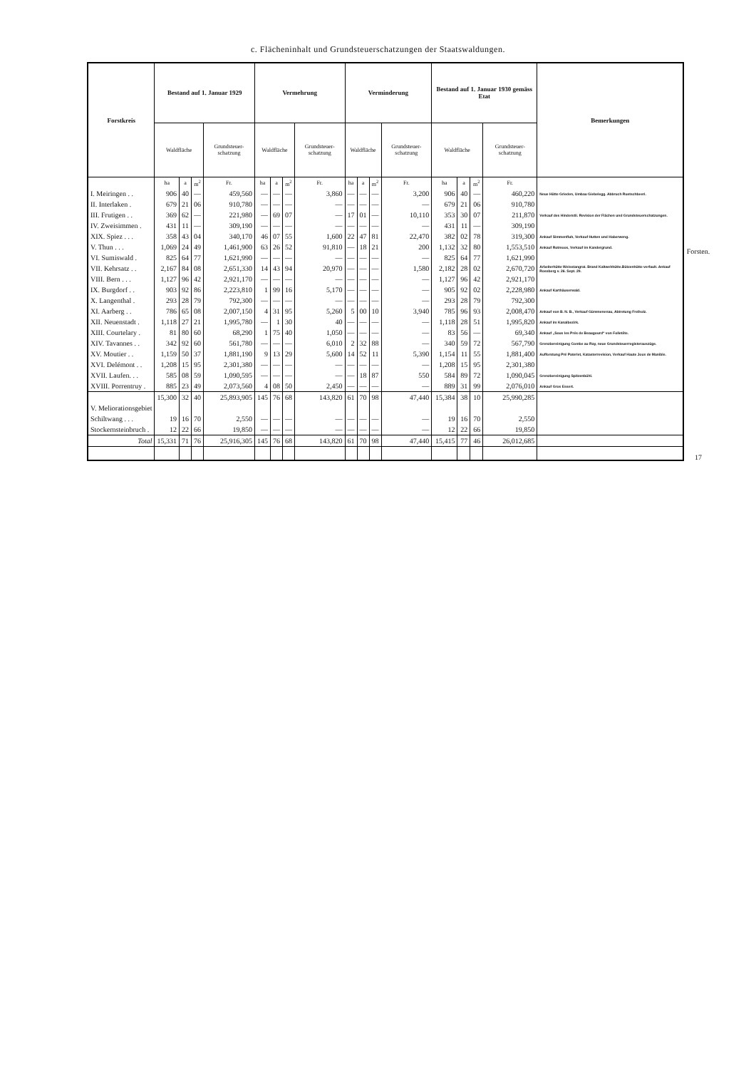c. Flächeninhalt und Grundsteuerschatzungen der Staatswaldungen.
| Forstkreis | Bestand auf 1. Januar 1929 | | | | Vermehrung | | | | Verminderung | | | | Bestand auf 1. Januar 1930 gemäss Etat | | | | Bemerkungen |
| --- | --- | --- | --- | --- | --- | --- | --- | --- | --- | --- | --- | --- | --- | --- | --- | --- | --- |
| | Waldfläche | | | Grundsteuer-schatzung | Waldfläche | | | Grundsteuer-schatzung | Waldfläche | | | Grundsteuer-schatzung | Waldfläche | | | Grundsteuer-schatzung | |
| | ha | a | m<sup>2</sup> | Fr. | ha | a | m<sup>2</sup> | Fr. | ha | a | m<sup>2</sup> | Fr. | ha | a | m<sup>2</sup> | Fr. | |
| I. Meiringen . . | 906 | 40 | — | 459,560 | — | — | — | 3,860 | — | — | — | 3,200 | 906 | 40 | — | 460,220 | Neue Hütte Grieden, Umbau Giebelegg. Abbruch Ruetschbeeri. |
| II. Interlaken . | 679 | 21 | 06 | 910,780 | — | — | — | — | — | — | — | — | 679 | 21 | 06 | 910,780 | |
| III. Frutigen . . | 369 | 62 | — | 221,980 | — | 69 | 07 | — | 17 | 01 | — | 10,110 | 353 | 30 | 07 | 211,870 | Verkauf des Hinderstli. Revision der Flächen und Grundsteuerschatzungen. |
| IV. Zweisimmen . | 431 | 11 | — | 309,190 | — | — | — | — | — | — | — | — | 431 | 11 | — | 309,190 | |
| XIX. Spiez . . . | 358 | 43 | 04 | 340,170 | 46 | 07 | 55 | 1,600 | 22 | 47 | 81 | 22,470 | 382 | 02 | 78 | 319,300 | Ankauf Simmenfluh, Verkauf Hutten und Haberweng. |
| V. Thun . . . | 1,069 | 24 | 49 | 1,461,900 | 63 | 26 | 52 | 91,810 | — | 18 | 21 | 200 | 1,132 | 32 | 80 | 1,553,510 | Ankauf Rotmoos, Verkauf im Kandergrund. |
| VI. Sumiswald . | 825 | 64 | 77 | 1,621,990 | — | — | — | — | — | — | — | — | 825 | 64 | 77 | 1,621,990 | |
| VII. Kehrsatz . . | 2,167 | 84 | 08 | 2,651,330 | 14 | 43 | 94 | 20,970 | — | — | — | 1,580 | 2,182 | 28 | 02 | 2,670,720 | Arbeiterhütte Weisstangrat. Brand Kaltwehhütte.Bützenhütte verfault. Ankauf Rossberg v. 26. Sept. 29. |
| VIII. Bern . . . | 1,127 | 96 | 42 | 2,921,170 | — | — | — | — | — | — | — | — | 1,127 | 96 | 42 | 2,921,170 | |
| IX. Burgdorf . . | 903 | 92 | 86 | 2,223,810 | 1 | 99 | 16 | 5,170 | — | — | — | — | 905 | 92 | 02 | 2,228,980 | Ankauf Karthäuserwald. |
| X. Langenthal . | 293 | 28 | 79 | 792,300 | — | — | — | — | — | — | — | — | 293 | 28 | 79 | 792,300 | |
| XI. Aarberg . . | 786 | 65 | 08 | 2,007,150 | 4 | 31 | 95 | 5,260 | 5 | 00 | 10 | 3,940 | 785 | 96 | 93 | 2,008,470 | Ankauf von B. N. B., Verkauf Gümmenenau, Abtretung Freiholz. |
| XII. Neuenstadt . | 1,118 | 27 | 21 | 1,995,780 | — | 1 | 30 | 40 | — | — | — | — | 1,118 | 28 | 51 | 1,995,820 | Ankauf im Kanalbezirk. |
| XIII. Courtelary . | 81 | 80 | 60 | 68,290 | 1 | 75 | 40 | 1,050 | — | — | — | — | 83 | 56 | — | 69,340 | Ankauf „Sous les Prés de Beaugourd“ von Folletête. |
| XIV. Tavannes . . | 342 | 92 | 60 | 561,780 | — | — | — | 6,010 | 2 | 32 | 88 | — | 340 | 59 | 72 | 567,790 | Grenzbereinigung Combe au Ray, neue Grundsteuerregisterauszüge. |
| XV. Moutier . . | 1,159 | 50 | 37 | 1,881,190 | 9 | 13 | 29 | 5,600 | 14 | 52 | 11 | 5,390 | 1,154 | 11 | 55 | 1,881,400 | Aufforstung Pré Paterlet, Katasterrevision, Verkauf Haute Joux de Manible. |
| XVI. Delémont . . | 1,208 | 15 | 95 | 2,301,380 | — | — | — | — | — | — | — | — | 1,208 | 15 | 95 | 2,301,380 | |
| XVII. Laufen. . . | 585 | 08 | 59 | 1,090,595 | — | — | — | — | — | 18 | 87 | 550 | 584 | 89 | 72 | 1,090,045 | Grenzbereinigung Spitzenbühl. |
| XVIII. Porrentruy . | 885 | 23 | 49 | 2,073,560 | 4 | 08 | 50 | 2,450 | — | — | — | — | 889 | 31 | 99 | 2,076,010 | Ankauf Gros Essert. |
| | 15,300 | 32 | 40 | 25,893,905 | 145 | 76 | 68 | 143,820 | 61 | 70 | 98 | 47,440 | 15,384 | 38 | 10 | 25,990,285 | |
| V. Meliorationsgebiet | | | | | | | | | | | | | | | | | |
| Schiltwang . . . | 19 | 16 | 70 | 2,550 | — | — | — | — | — | — | — | — | 19 | 16 | 70 | 2,550 | |
| Stockernsteinbruch . | 12 | 22 | 66 | 19,850 | — | — | — | — | — | — | — | — | 12 | 22 | 66 | 19,850 | |
| Total | 15,331 | 71 | 76 | 25,916,305 | 145 | 76 | 68 | 143,820 | 61 | 70 | 98 | 47,440 | 15,415 | 77 | 46 | 26,012,685 | |
Forsten.
17